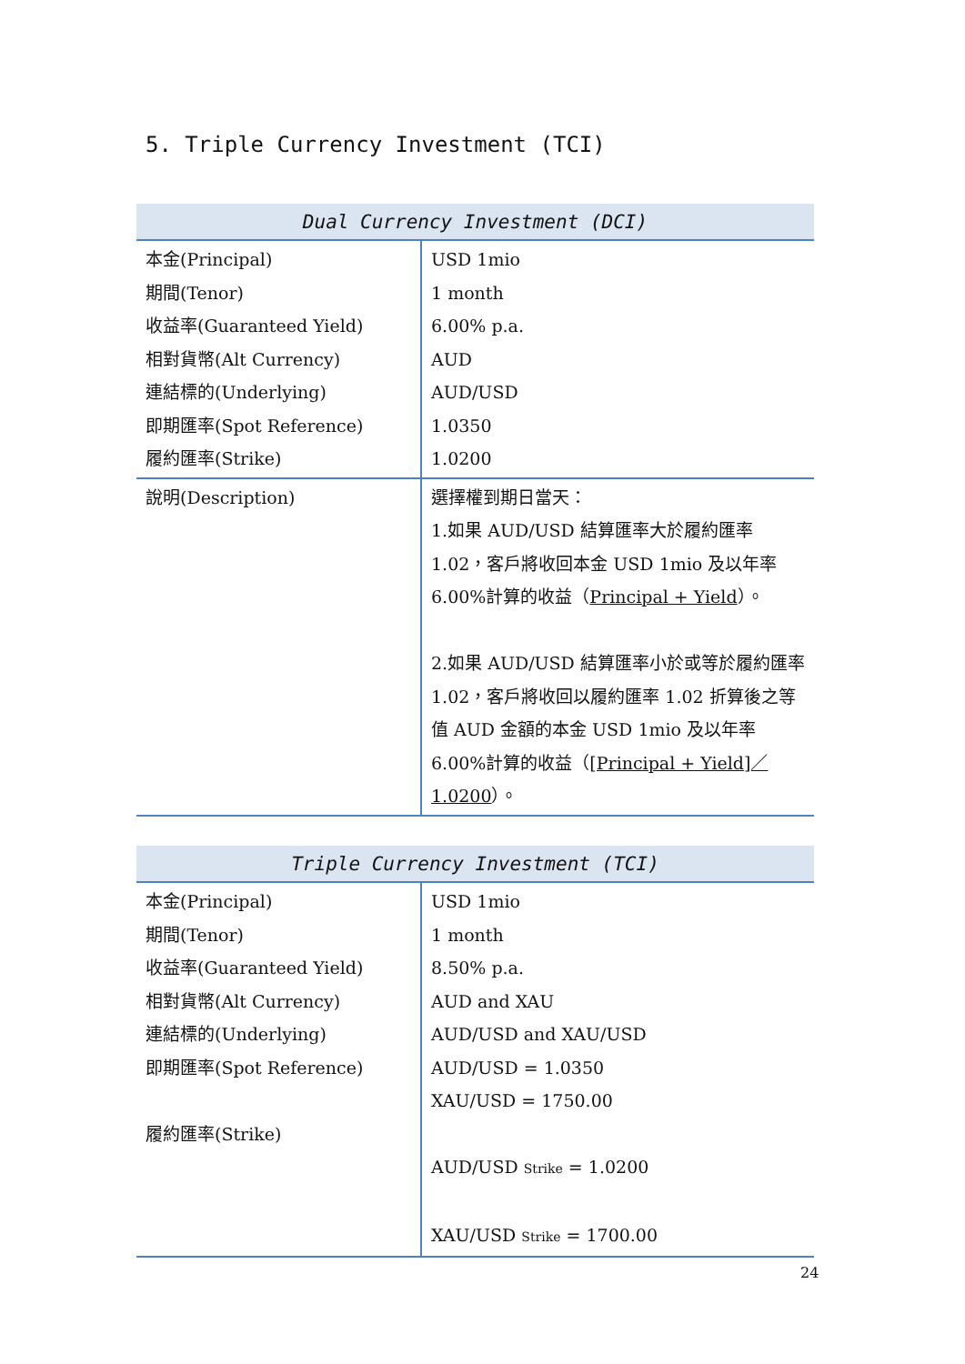5. Triple Currency Investment (TCI)
| Dual Currency Investment (DCI) | |
| --- | --- |
| 本金(Principal) 期間(Tenor) 收益率(Guaranteed Yield) 相對貨幣(Alt Currency) 連結標的(Underlying) 即期匯率(Spot Reference) 履約匯率(Strike) | USD 1mio 1 month 6.00% p.a. AUD AUD/USD 1.0350 1.0200 |
| 說明(Description) | 選擇權到期日當天： 1.如果 AUD/USD 結算匯率大於履約匯率 1.02，客戶將收回本金 USD 1mio 及以年率 6.00%計算的收益（ Principal + Yield ）。 2.如果 AUD/USD 結算匯率小於或等於履約匯率 1.02，客戶將收回以履約匯率 1.02 折算後之等值 AUD 金額的本金 USD 1mio 及以年率 6.00%計算的收益（ [Principal + Yield]／1.0200 ）。 |
| Triple Currency Investment (TCI) | |
| --- | --- |
| 本金(Principal) 期間(Tenor) 收益率(Guaranteed Yield) 相對貨幣(Alt Currency) 連結標的(Underlying) 即期匯率(Spot Reference) 履約匯率(Strike) | USD 1mio 1 month 8.50% p.a. AUD and XAU AUD/USD and XAU/USD AUD/USD = 1.0350 XAU/USD = 1750.00 AUD/USD Strike = 1.0200 XAU/USD Strike = 1700.00 |
24